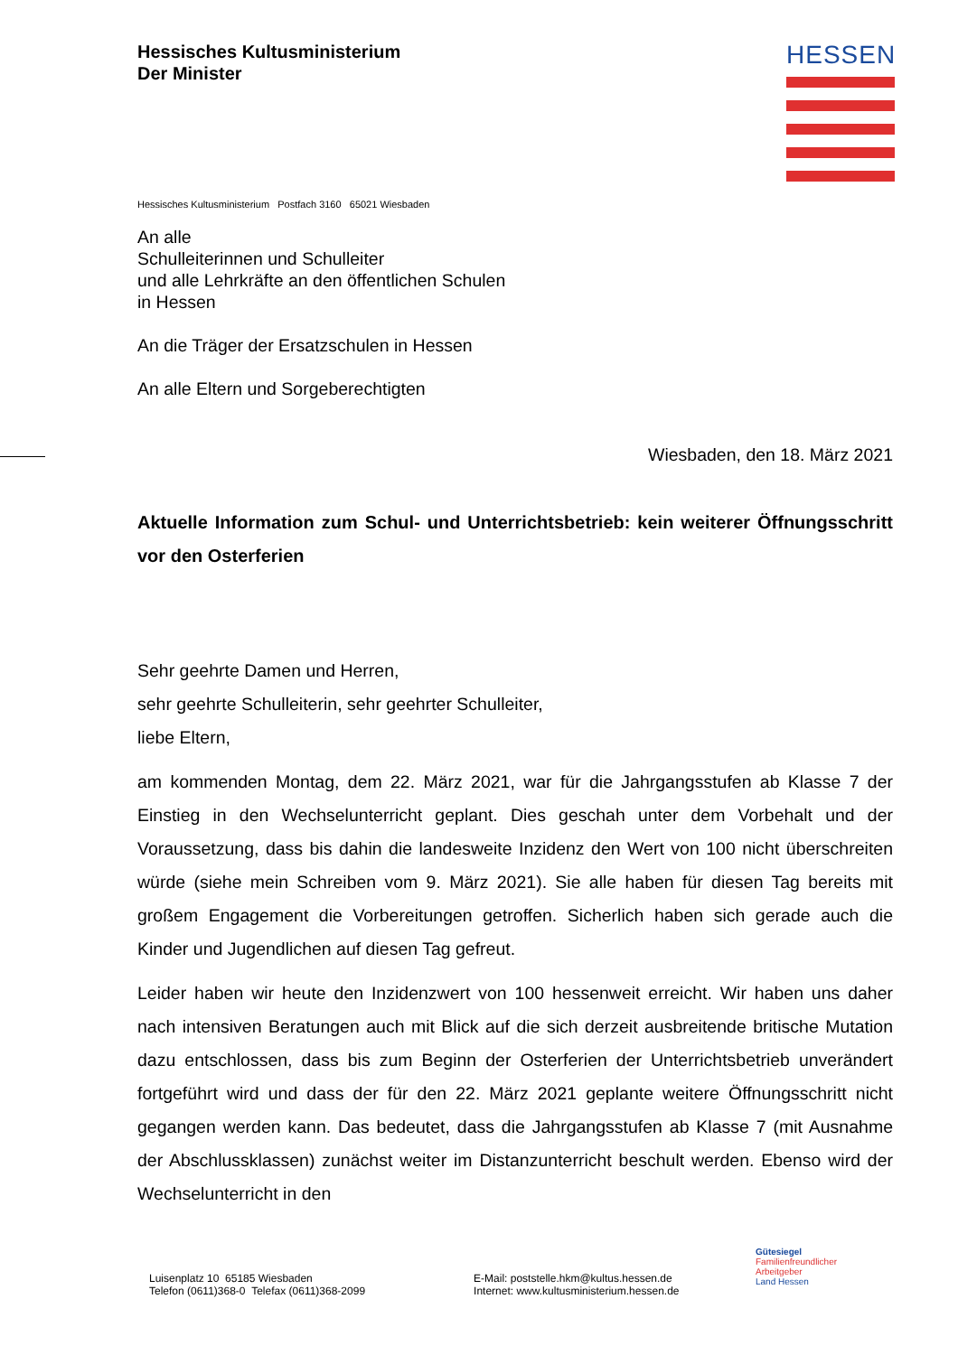Hessisches Kultusministerium
Der Minister
HESSEN
Hessisches Kultusministerium Postfach 3160 65021 Wiesbaden
An alle
Schulleiterinnen und Schulleiter
und alle Lehrkräfte an den öffentlichen Schulen
in Hessen
An die Träger der Ersatzschulen in Hessen
An alle Eltern und Sorgeberechtigten
Wiesbaden, den 18. März 2021
Aktuelle Information zum Schul- und Unterrichtsbetrieb: kein weiterer Öffnungsschritt vor den Osterferien
Sehr geehrte Damen und Herren,
sehr geehrte Schulleiterin, sehr geehrter Schulleiter,
liebe Eltern,
am kommenden Montag, dem 22. März 2021, war für die Jahrgangsstufen ab Klasse 7 der Einstieg in den Wechselunterricht geplant. Dies geschah unter dem Vorbehalt und der Voraussetzung, dass bis dahin die landesweite Inzidenz den Wert von 100 nicht überschreiten würde (siehe mein Schreiben vom 9. März 2021). Sie alle haben für diesen Tag bereits mit großem Engagement die Vorbereitungen getroffen. Sicherlich haben sich gerade auch die Kinder und Jugendlichen auf diesen Tag gefreut.
Leider haben wir heute den Inzidenzwert von 100 hessenweit erreicht. Wir haben uns daher nach intensiven Beratungen auch mit Blick auf die sich derzeit ausbreitende britische Mutation dazu entschlossen, dass bis zum Beginn der Osterferien der Unterrichtsbetrieb unverändert fortgeführt wird und dass der für den 22. März 2021 geplante weitere Öffnungsschritt nicht gegangen werden kann. Das bedeutet, dass die Jahrgangsstufen ab Klasse 7 (mit Ausnahme der Abschlussklassen) zunächst weiter im Distanzunterricht beschult werden. Ebenso wird der Wechselunterricht in den
Luisenplatz 10 65185 Wiesbaden
Telefon (0611)368-0 Telefax (0611)368-2099
E-Mail: poststelle.hkm@kultus.hessen.de
Internet: www.kultusministerium.hessen.de
Gütesiegel
Familienfreundlicher
Arbeitgeber
Land Hessen